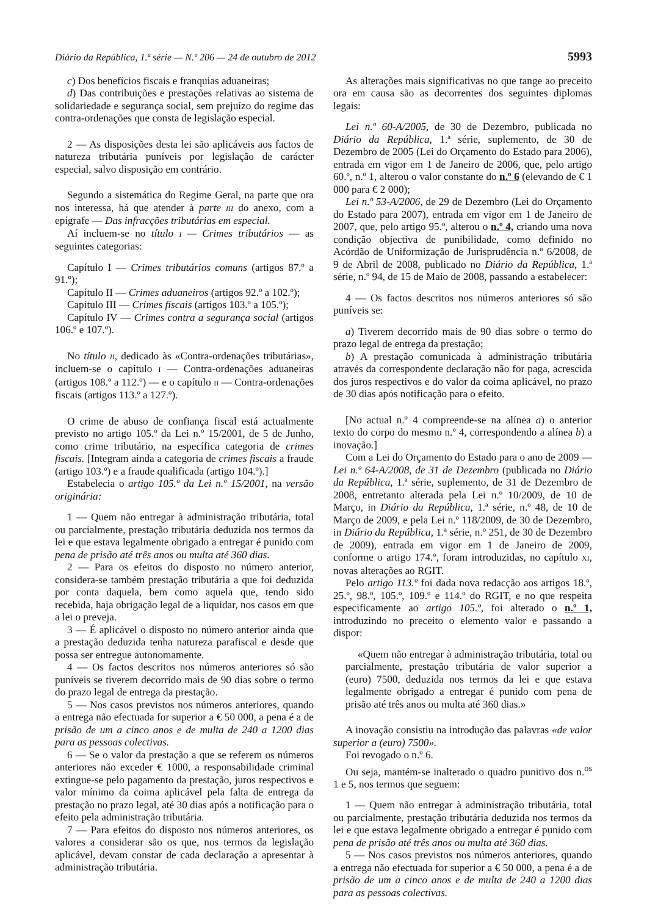Diário da República, 1.ª série — N.º 206 — 24 de outubro de 2012 5993
c) Dos benefícios fiscais e franquias aduaneiras;
d) Das contribuições e prestações relativas ao sistema de solidariedade e segurança social, sem prejuízo do regime das contra-ordenações que consta de legislação especial.
2 — As disposições desta lei são aplicáveis aos factos de natureza tributária puníveis por legislação de carácter especial, salvo disposição em contrário.
Segundo a sistemática do Regime Geral, na parte que ora nos interessa, há que atender à parte III do anexo, com a epígrafe — Das infracções tributárias em especial.
Aí incluem-se no título I — Crimes tributários — as seguintes categorias:
Capítulo I — Crimes tributários comuns (artigos 87.º a 91.º);
Capítulo II — Crimes aduaneiros (artigos 92.º a 102.º);
Capítulo III — Crimes fiscais (artigos 103.º a 105.º);
Capítulo IV — Crimes contra a segurança social (artigos 106.º e 107.º).
No título II, dedicado às «Contra-ordenações tributárias», incluem-se o capítulo I — Contra-ordenações aduaneiras (artigos 108.º a 112.º) — e o capítulo II — Contra-ordenações fiscais (artigos 113.º a 127.º).
O crime de abuso de confiança fiscal está actualmente previsto no artigo 105.º da Lei n.º 15/2001, de 5 de Junho, como crime tributário, na específica categoria de crimes fiscais. [Integram ainda a categoria de crimes fiscais a fraude (artigo 103.º) e a fraude qualificada (artigo 104.º).]
Estabelecia o artigo 105.º da Lei n.º 15/2001, na versão originária:
1 — Quem não entregar à administração tributária, total ou parcialmente, prestação tributária deduzida nos termos da lei e que estava legalmente obrigado a entregar é punido com pena de prisão até três anos ou multa até 360 dias.
2 — Para os efeitos do disposto no número anterior, considera-se também prestação tributária a que foi deduzida por conta daquela, bem como aquela que, tendo sido recebida, haja obrigação legal de a liquidar, nos casos em que a lei o preveja.
3 — É aplicável o disposto no número anterior ainda que a prestação deduzida tenha natureza parafiscal e desde que possa ser entregue autonomamente.
4 — Os factos descritos nos números anteriores só são puníveis se tiverem decorrido mais de 90 dias sobre o termo do prazo legal de entrega da prestação.
5 — Nos casos previstos nos números anteriores, quando a entrega não efectuada for superior a € 50 000, a pena é a de prisão de um a cinco anos e de multa de 240 a 1200 dias para as pessoas colectivas.
6 — Se o valor da prestação a que se referem os números anteriores não exceder € 1000, a responsabilidade criminal extingue-se pelo pagamento da prestação, juros respectivos e valor mínimo da coima aplicável pela falta de entrega da prestação no prazo legal, até 30 dias após a notificação para o efeito pela administração tributária.
7 — Para efeitos do disposto nos números anteriores, os valores a considerar são os que, nos termos da legislação aplicável, devam constar de cada declaração a apresentar à administração tributária.
As alterações mais significativas no que tange ao preceito ora em causa são as decorrentes dos seguintes diplomas legais:
Lei n.º 60-A/2005, de 30 de Dezembro, publicada no Diário da República, 1.ª série, suplemento, de 30 de Dezembro de 2005 (Lei do Orçamento do Estado para 2006), entrada em vigor em 1 de Janeiro de 2006, que, pelo artigo 60.º, n.º 1, alterou o valor constante do n.º 6 (elevando de € 1 000 para € 2 000);
Lei n.º 53-A/2006, de 29 de Dezembro (Lei do Orçamento do Estado para 2007), entrada em vigor em 1 de Janeiro de 2007, que, pelo artigo 95.º, alterou o n.º 4, criando uma nova condição objectiva de punibilidade, como definido no Acórdão de Uniformização de Jurisprudência n.º 6/2008, de 9 de Abril de 2008, publicado no Diário da República, 1.ª série, n.º 94, de 15 de Maio de 2008, passando a estabelecer:
4 — Os factos descritos nos números anteriores só são puníveis se:
a) Tiverem decorrido mais de 90 dias sobre o termo do prazo legal de entrega da prestação;
b) A prestação comunicada à administração tributária através da correspondente declaração não for paga, acrescida dos juros respectivos e do valor da coima aplicável, no prazo de 30 dias após notificação para o efeito.
[No actual n.º 4 compreende-se na alínea a) o anterior texto do corpo do mesmo n.º 4, correspondendo a alínea b) a inovação.]
Com a Lei do Orçamento do Estado para o ano de 2009 — Lei n.º 64-A/2008, de 31 de Dezembro (publicada no Diário da República, 1.ª série, suplemento, de 31 de Dezembro de 2008, entretanto alterada pela Lei n.º 10/2009, de 10 de Março, in Diário da República, 1.ª série, n.º 48, de 10 de Março de 2009, e pela Lei n.º 118/2009, de 30 de Dezembro, in Diário da República, 1.ª série, n.º 251, de 30 de Dezembro de 2009), entrada em vigor em 1 de Janeiro de 2009, conforme o artigo 174.º, foram introduzidas, no capítulo XI, novas alterações ao RGIT.
Pelo artigo 113.º foi dada nova redacção aos artigos 18.º, 25.º, 98.º, 105.º, 109.º e 114.º do RGIT, e no que respeita especificamente ao artigo 105.º, foi alterado o n.º 1, introduzindo no preceito o elemento valor e passando a dispor:
«Quem não entregar à administração tributária, total ou parcialmente, prestação tributária de valor superior a (euro) 7500, deduzida nos termos da lei e que estava legalmente obrigado a entregar é punido com pena de prisão até três anos ou multa até 360 dias.»
A inovação consistiu na introdução das palavras «de valor superior a (euro) 7500».
Foi revogado o n.º 6.
Ou seja, mantém-se inalterado o quadro punitivo dos n.<sup>os</sup> 1 e 5, nos termos que seguem:
1 — Quem não entregar à administração tributária, total ou parcialmente, prestação tributária deduzida nos termos da lei e que estava legalmente obrigado a entregar é punido com pena de prisão até três anos ou multa até 360 dias.
5 — Nos casos previstos nos números anteriores, quando a entrega não efectuada for superior a € 50 000, a pena é a de prisão de um a cinco anos e de multa de 240 a 1200 dias para as pessoas colectivas.